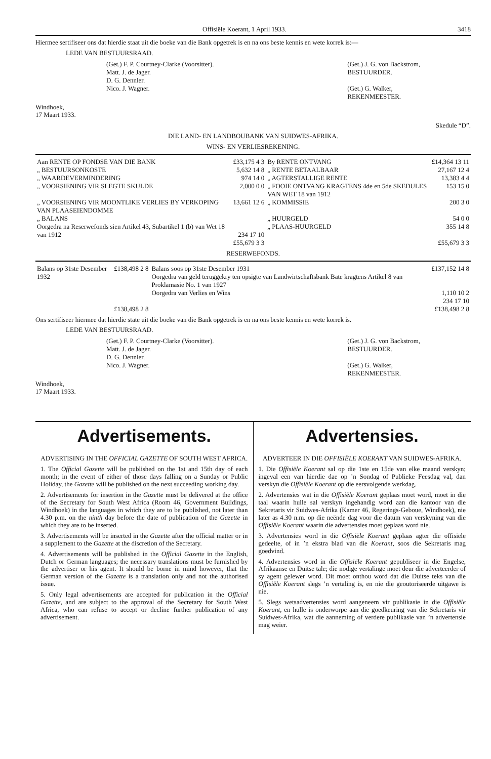Offisiële Koerant, 1 April 1933. 3418
Hiermee sertifiseer ons dat hierdie staat uit die boeke van die Bank opgetrek is en na ons beste kennis en wete korrek is:—
LEDE VAN BESTUURSRAAD.
(Get.) F. P. Courtney-Clarke (Voorsitter).
Matt. J. de Jager.
D. G. Dennler.
Nico. J. Wagner.
(Get.) J. G. von Backstrom,
BESTUURDER.
(Get.) G. Walker,
REKENMEESTER.
Windhoek,
17 Maart 1933.
Skedule “D”.
DIE LAND- EN LANDBOUBANK VAN SUIDWES-AFRIKA.
WINS- EN VERLIESREKENING.
| Aan RENTE OP FONDSE VAN DIE BANK | £33,175 4 3 | By RENTE ONTVANG | £14,364 13 11 |
| „ BESTUURSONKOSTE | 5,632 14 8 | „ RENTE BETAALBAAR | 27,167 12 4 |
| „ WAARDEVERMINDERING | 974 14 0 | „ AGTERSTALLIGE RENTE | 13,383 4 4 |
| „ VOORSIENING VIR SLEGTE SKULDE | 2,000 0 0 | „ FOOIE ONTVANG KRAGTENS 4de en 5de SKEDULES VAN WET 18 van 1912 | 153 15 0 |
| „ VOORSIENING VIR MOONTLIKE VERLIES BY VERKOPING VAN PLAASEIENDOMME | 13,661 12 6 | „ KOMMISSIE | 200 3 0 |
| „ BALANS Oorgedra na Reserwefonds sien Artikel 43, Subartikel 1 (b) van Wet 18 van 1912 | 234 17 10 | „ HUURGELD „ PLAAS-HUURGELD | 54 0 0 355 14 8 |
| | £55,679 3 3 | | £55,679 3 3 |
RESERWEFONDS.
| Balans op 31ste Desember 1932 | £138,498 2 8 | Balans soos op 31ste Desember 1931 Oorgedra van geld teruggekry ten opsigte van Landwirtschaftsbank Bate kragtens Artikel 8 van Proklamasie No. 1 van 1927 Oorgedra van Verlies en Wins | £137,152 14 8 1,110 10 2 234 17 10 |
| | £138,498 2 8 | | £138,498 2 8 |
Ons sertifiseer hiermee dat hierdie state uit die boeke van die Bank opgetrek is en na ons beste kennis en wete korrek is.
LEDE VAN BESTUURSRAAD.
(Get.) F. P. Courtney-Clarke (Voorsitter).
Matt. J. de Jager.
D. G. Dennler.
Nico. J. Wagner.
(Get.) J. G. von Backstrom,
BESTUURDER.
(Get.) G. Walker,
REKENMEESTER.
Windhoek,
17 Maart 1933.
Advertisements.
ADVERTISING IN THE OFFICIAL GAZETTE OF SOUTH WEST AFRICA.
1. The Official Gazette will be published on the 1st and 15th day of each month; in the event of either of those days falling on a Sunday or Public Holiday, the Gazette will be published on the next succeeding working day.
2. Advertisements for insertion in the Gazette must be delivered at the office of the Secretary for South West Africa (Room 46, Government Buildings, Windhoek) in the languages in which they are to be published, not later than 4.30 p.m. on the ninth day before the date of publication of the Gazette in which they are to be inserted.
3. Advertisements will be inserted in the Gazette after the official matter or in a supplement to the Gazette at the discretion of the Secretary.
4. Advertisements will be published in the Official Gazette in the English, Dutch or German languages; the necessary translations must be furnished by the advertiser or his agent. It should be borne in mind however, that the German version of the Gazette is a translation only and not the authorised issue.
5. Only legal advertisements are accepted for publication in the Official Gazette, and are subject to the approval of the Secretary for South West Africa, who can refuse to accept or decline further publication of any advertisement.
Advertensies.
ADVERTEER IN DIE OFFISIËLE KOERANT VAN SUIDWES-AFRIKA.
1. Die Offisiële Koerant sal op die 1ste en 15de van elke maand verskyn; ingeval een van hierdie dae op ’n Sondag of Publieke Feesdag val, dan verskyn die Offisiële Koerant op die eersvolgende werkdag.
2. Advertensies wat in die Offisiële Koerant geplaas moet word, moet in die taal waarin hulle sal verskyn ingehandig word aan die kantoor van die Sekretaris vir Suidwes-Afrika (Kamer 46, Regerings-Geboue, Windhoek), nie later as 4.30 n.m. op die neënde dag voor die datum van verskyning van die Offisiële Koerant waarin die advertensies moet geplaas word nie.
3. Advertensies word in die Offisiële Koerant geplaas agter die offisiële gedeelte, of in ’n ekstra blad van die Koerant, soos die Sekretaris mag goedvind.
4. Advertensies word in die Offisiële Koerant gepubliseer in die Engelse, Afrikaanse en Duitse tale; die nodige vertalinge moet deur die adverteerder of sy agent gelewer word. Dit moet onthou word dat die Duitse teks van die Offisiële Koerant slegs ’n vertaling is, en nie die geoutoriseerde uitgawe is nie.
5. Slegs wetsadvertensies word aangeneem vir publikasie in die Offisiële Koerant, en hulle is onderworpe aan die goedkeuring van die Sekretaris vir Suidwes-Afrika, wat die aanneming of verdere publikasie van ’n advertensie mag weier.